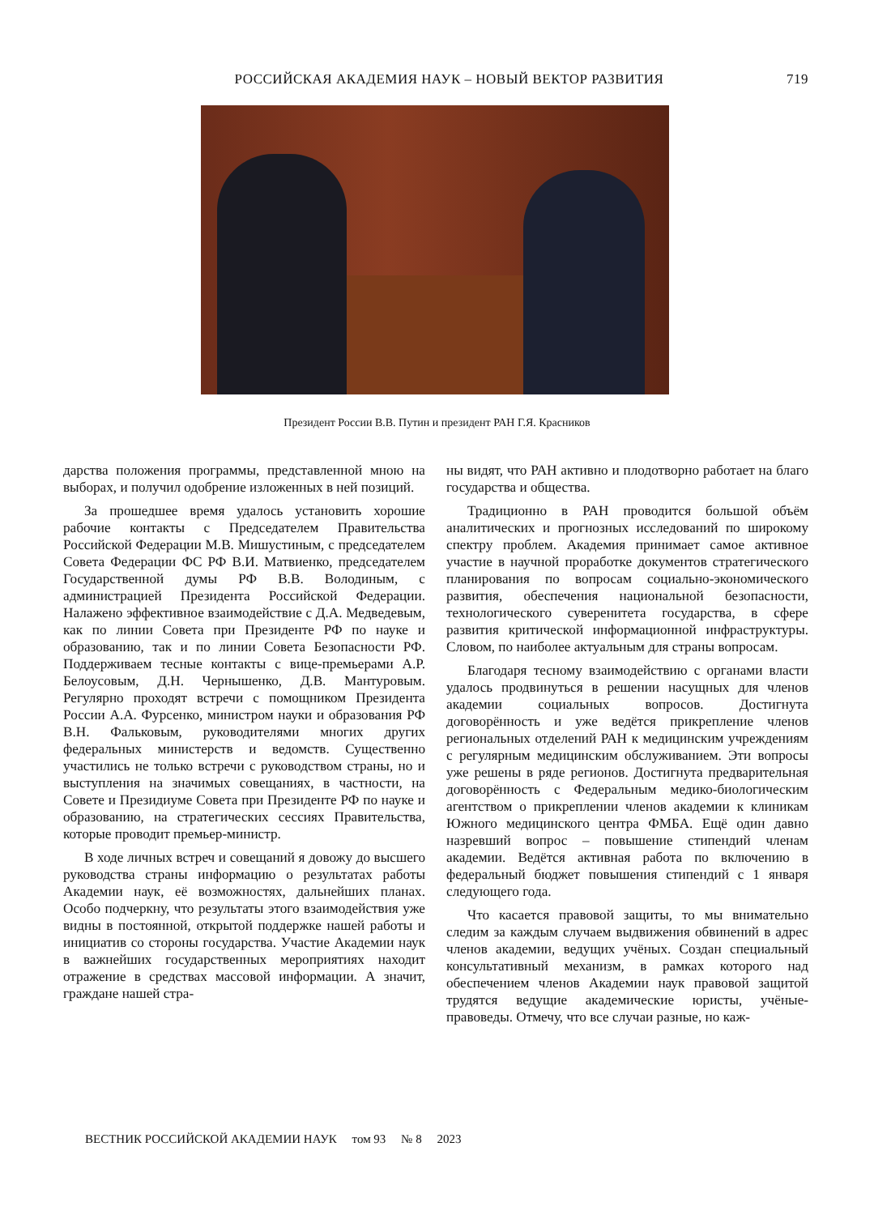РОССИЙСКАЯ АКАДЕМИЯ НАУК – НОВЫЙ ВЕКТОР РАЗВИТИЯ 719
Президент России В.В. Путин и президент РАН Г.Я. Красников
дарства положения программы, представленной мною на выборах, и получил одобрение изложенных в ней позиций.
За прошедшее время удалось установить хорошие рабочие контакты с Председателем Правительства Российской Федерации М.В. Мишустиным, с председателем Совета Федерации ФС РФ В.И. Матвиенко, председателем Государственной думы РФ В.В. Володиным, с администрацией Президента Российской Федерации. Налажено эффективное взаимодействие с Д.А. Медведевым, как по линии Совета при Президенте РФ по науке и образованию, так и по линии Совета Безопасности РФ. Поддерживаем тесные контакты с вице-премьерами А.Р. Белоусовым, Д.Н. Чернышенко, Д.В. Мантуровым. Регулярно проходят встречи с помощником Президента России А.А. Фурсенко, министром науки и образования РФ В.Н. Фальковым, руководителями многих других федеральных министерств и ведомств. Существенно участились не только встречи с руководством страны, но и выступления на значимых совещаниях, в частности, на Совете и Президиуме Совета при Президенте РФ по науке и образованию, на стратегических сессиях Правительства, которые проводит премьер-министр.
В ходе личных встреч и совещаний я довожу до высшего руководства страны информацию о результатах работы Академии наук, её возможностях, дальнейших планах. Особо подчеркну, что результаты этого взаимодействия уже видны в постоянной, открытой поддержке нашей работы и инициатив со стороны государства. Участие Академии наук в важнейших государственных мероприятиях находит отражение в средствах массовой информации. А значит, граждане нашей стра-
ны видят, что РАН активно и плодотворно работает на благо государства и общества.
Традиционно в РАН проводится большой объём аналитических и прогнозных исследований по широкому спектру проблем. Академия принимает самое активное участие в научной проработке документов стратегического планирования по вопросам социально-экономического развития, обеспечения национальной безопасности, технологического суверенитета государства, в сфере развития критической информационной инфраструктуры. Словом, по наиболее актуальным для страны вопросам.
Благодаря тесному взаимодействию с органами власти удалось продвинуться в решении насущных для членов академии социальных вопросов. Достигнута договорённость и уже ведётся прикрепление членов региональных отделений РАН к медицинским учреждениям с регулярным медицинским обслуживанием. Эти вопросы уже решены в ряде регионов. Достигнута предварительная договорённость с Федеральным медико-биологическим агентством о прикреплении членов академии к клиникам Южного медицинского центра ФМБА. Ещё один давно назревший вопрос – повышение стипендий членам академии. Ведётся активная работа по включению в федеральный бюджет повышения стипендий с 1 января следующего года.
Что касается правовой защиты, то мы внимательно следим за каждым случаем выдвижения обвинений в адрес членов академии, ведущих учёных. Создан специальный консультативный механизм, в рамках которого над обеспечением членов Академии наук правовой защитой трудятся ведущие академические юристы, учёные-правоведы. Отмечу, что все случаи разные, но каж-
ВЕСТНИК РОССИЙСКОЙ АКАДЕМИИ НАУК том 93 № 8 2023